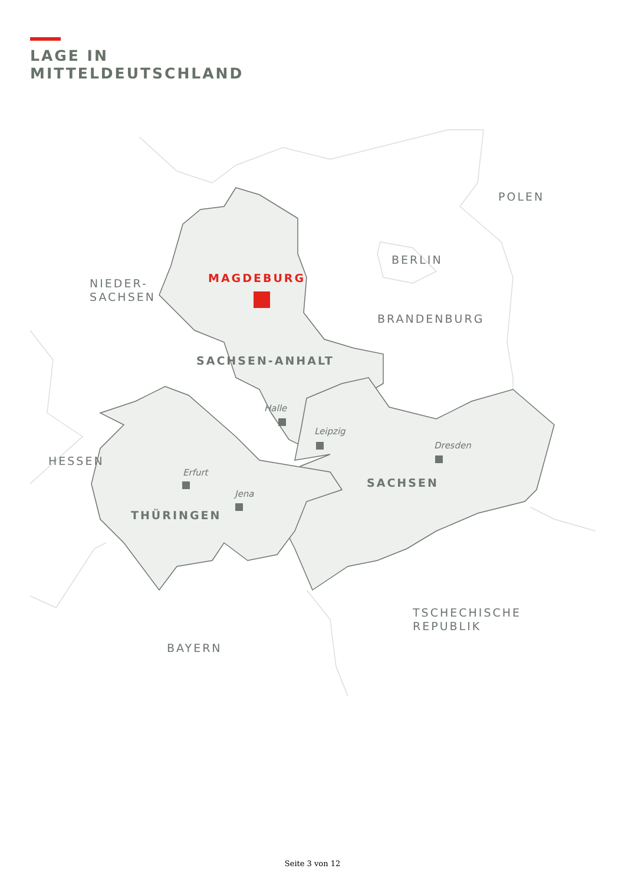LAGE IN
MITTELDEUTSCHLAND
POLEN
BERLIN
NIEDER-
SACHSEN
BRANDENBURG
HESSEN
TSCHECHISCHE
REPUBLIK
BAYERN
MAGDEBURG
SACHSEN-ANHALT
SACHSEN
THÜRINGEN
Halle
Leipzig
Dresden
Erfurt
Jena
Seite 3 von 12